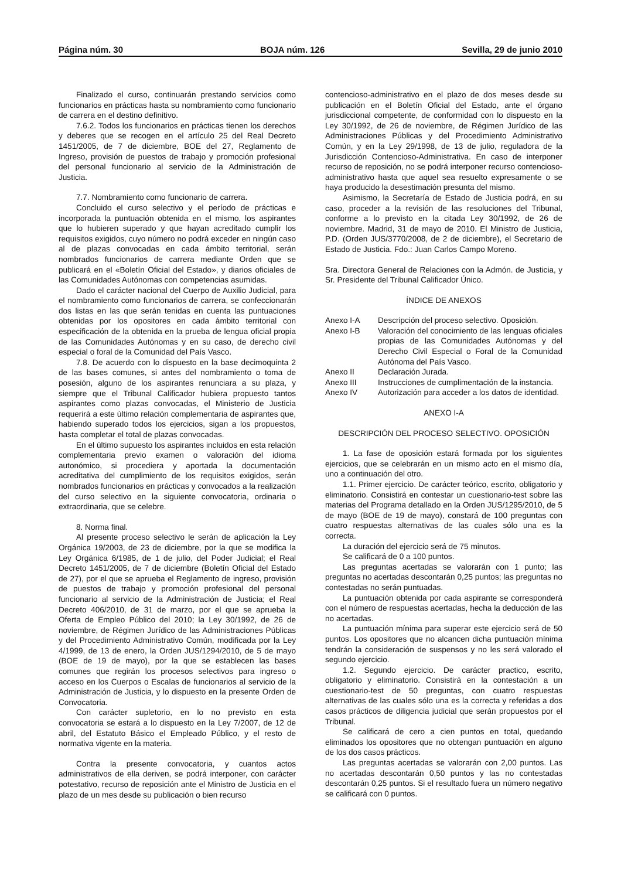Página núm. 30 BOJA núm. 126 Sevilla, 29 de junio 2010
Finalizado el curso, continuarán prestando servicios como funcionarios en prácticas hasta su nombramiento como funcionario de carrera en el destino definitivo.
7.6.2. Todos los funcionarios en prácticas tienen los derechos y deberes que se recogen en el artículo 25 del Real Decreto 1451/2005, de 7 de diciembre, BOE del 27, Reglamento de Ingreso, provisión de puestos de trabajo y promoción profesional del personal funcionario al servicio de la Administración de Justicia.
7.7. Nombramiento como funcionario de carrera.
Concluido el curso selectivo y el período de prácticas e incorporada la puntuación obtenida en el mismo, los aspirantes que lo hubieren superado y que hayan acreditado cumplir los requisitos exigidos, cuyo número no podrá exceder en ningún caso al de plazas convocadas en cada ámbito territorial, serán nombrados funcionarios de carrera mediante Orden que se publicará en el «Boletín Oficial del Estado», y diarios oficiales de las Comunidades Autónomas con competencias asumidas.
Dado el carácter nacional del Cuerpo de Auxilio Judicial, para el nombramiento como funcionarios de carrera, se confeccionarán dos listas en las que serán tenidas en cuenta las puntuaciones obtenidas por los opositores en cada ámbito territorial con especificación de la obtenida en la prueba de lengua oficial propia de las Comunidades Autónomas y en su caso, de derecho civil especial o foral de la Comunidad del País Vasco.
7.8. De acuerdo con lo dispuesto en la base decimoquinta 2 de las bases comunes, si antes del nombramiento o toma de posesión, alguno de los aspirantes renunciara a su plaza, y siempre que el Tribunal Calificador hubiera propuesto tantos aspirantes como plazas convocadas, el Ministerio de Justicia requerirá a este último relación complementaria de aspirantes que, habiendo superado todos los ejercicios, sigan a los propuestos, hasta completar el total de plazas convocadas.
En el último supuesto los aspirantes incluidos en esta relación complementaria previo examen o valoración del idioma autonómico, si procediera y aportada la documentación acreditativa del cumplimiento de los requisitos exigidos, serán nombrados funcionarios en prácticas y convocados a la realización del curso selectivo en la siguiente convocatoria, ordinaria o extraordinaria, que se celebre.
8. Norma final.
Al presente proceso selectivo le serán de aplicación la Ley Orgánica 19/2003, de 23 de diciembre, por la que se modifica la Ley Orgánica 6/1985, de 1 de julio, del Poder Judicial; el Real Decreto 1451/2005, de 7 de diciembre (Boletín Oficial del Estado de 27), por el que se aprueba el Reglamento de ingreso, provisión de puestos de trabajo y promoción profesional del personal funcionario al servicio de la Administración de Justicia; el Real Decreto 406/2010, de 31 de marzo, por el que se aprueba la Oferta de Empleo Público del 2010; la Ley 30/1992, de 26 de noviembre, de Régimen Jurídico de las Administraciones Públicas y del Procedimiento Administrativo Común, modificada por la Ley 4/1999, de 13 de enero, la Orden JUS/1294/2010, de 5 de mayo (BOE de 19 de mayo), por la que se establecen las bases comunes que regirán los procesos selectivos para ingreso o acceso en los Cuerpos o Escalas de funcionarios al servicio de la Administración de Justicia, y lo dispuesto en la presente Orden de Convocatoria.
Con carácter supletorio, en lo no previsto en esta convocatoria se estará a lo dispuesto en la Ley 7/2007, de 12 de abril, del Estatuto Básico el Empleado Público, y el resto de normativa vigente en la materia.
Contra la presente convocatoria, y cuantos actos administrativos de ella deriven, se podrá interponer, con carácter potestativo, recurso de reposición ante el Ministro de Justicia en el plazo de un mes desde su publicación o bien recurso
contencioso-administrativo en el plazo de dos meses desde su publicación en el Boletín Oficial del Estado, ante el órgano jurisdiccional competente, de conformidad con lo dispuesto en la Ley 30/1992, de 26 de noviembre, de Régimen Jurídico de las Administraciones Públicas y del Procedimiento Administrativo Común, y en la Ley 29/1998, de 13 de julio, reguladora de la Jurisdicción Contencioso-Administrativa. En caso de interponer recurso de reposición, no se podrá interponer recurso contencioso-administrativo hasta que aquel sea resuelto expresamente o se haya producido la desestimación presunta del mismo.
Asimismo, la Secretaría de Estado de Justicia podrá, en su caso, proceder a la revisión de las resoluciones del Tribunal, conforme a lo previsto en la citada Ley 30/1992, de 26 de noviembre. Madrid, 31 de mayo de 2010. El Ministro de Justicia, P.D. (Orden JUS/3770/2008, de 2 de diciembre), el Secretario de Estado de Justicia. Fdo.: Juan Carlos Campo Moreno.
Sra. Directora General de Relaciones con la Admón. de Justicia, y Sr. Presidente del Tribunal Calificador Único.
ÍNDICE DE ANEXOS
| Anexo I-A | Descripción del proceso selectivo. Oposición. |
| Anexo I-B | Valoración del conocimiento de las lenguas oficiales propias de las Comunidades Autónomas y del Derecho Civil Especial o Foral de la Comunidad Autónoma del País Vasco. |
| Anexo II | Declaración Jurada. |
| Anexo III | Instrucciones de cumplimentación de la instancia. |
| Anexo IV | Autorización para acceder a los datos de identidad. |
ANEXO I-A
DESCRIPCIÓN DEL PROCESO SELECTIVO. OPOSICIÓN
1. La fase de oposición estará formada por los siguientes ejercicios, que se celebrarán en un mismo acto en el mismo día, uno a continuación del otro.
1.1. Primer ejercicio. De carácter teórico, escrito, obligatorio y eliminatorio. Consistirá en contestar un cuestionario-test sobre las materias del Programa detallado en la Orden JUS/1295/2010, de 5 de mayo (BOE de 19 de mayo), constará de 100 preguntas con cuatro respuestas alternativas de las cuales sólo una es la correcta.
La duración del ejercicio será de 75 minutos.
Se calificará de 0 a 100 puntos.
Las preguntas acertadas se valorarán con 1 punto; las preguntas no acertadas descontarán 0,25 puntos; las preguntas no contestadas no serán puntuadas.
La puntuación obtenida por cada aspirante se corresponderá con el número de respuestas acertadas, hecha la deducción de las no acertadas.
La puntuación mínima para superar este ejercicio será de 50 puntos. Los opositores que no alcancen dicha puntuación mínima tendrán la consideración de suspensos y no les será valorado el segundo ejercicio.
1.2. Segundo ejercicio. De carácter practico, escrito, obligatorio y eliminatorio. Consistirá en la contestación a un cuestionario-test de 50 preguntas, con cuatro respuestas alternativas de las cuales sólo una es la correcta y referidas a dos casos prácticos de diligencia judicial que serán propuestos por el Tribunal.
Se calificará de cero a cien puntos en total, quedando eliminados los opositores que no obtengan puntuación en alguno de los dos casos prácticos.
Las preguntas acertadas se valorarán con 2,00 puntos. Las no acertadas descontarán 0,50 puntos y las no contestadas descontarán 0,25 puntos. Si el resultado fuera un número negativo se calificará con 0 puntos.